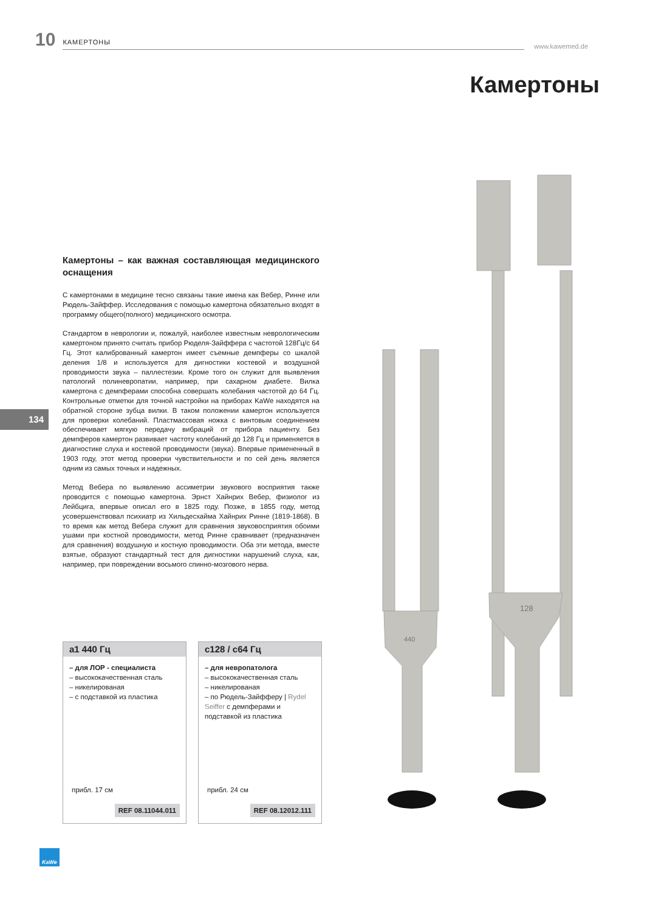10 КАМЕРТОНЫ www.kawemed.de
Камертоны
440
128
Камертоны – как важная составляющая медицинского оснащения
С камертонами в медицине тесно связаны такие имена как Вебер, Ринне или Рюдель-Зайффер. Исследования с помощью камертона обязательно входят в программу общего(полного) медицинского осмотра.
Стандартом в неврологии и, пожалуй, наиболее известным неврологическим камертоном принято считать прибор Рюделя-Зайффера с частотой 128Гц/с 64 Гц. Этот калиброванный камертон имеет съемные демпферы со шкалой деления 1/8 и используется для дигностики костевой и воздушной проводимости звука – паллестезии. Кроме того он служит для выявления патологий полиневропатии, например, при сахарном диабете. Вилка камертона с демпферами способна совершать колебания частотой до 64 Гц. Контрольные отметки для точной настройки на приборах KaWe находятся на обратной стороне зубца вилки. В таком положении камертон используется для проверки колебаний. Пластмассовая ножка с винтовым соединением обеспечивает мягкую передачу вибраций от прибора пациенту. Без демпферов камертон развивает частоту колебаний до 128 Гц и применяется в диагностике слуха и костевой проводимости (звука). Впервые примененный в 1903 году, этот метод проверки чувствительности и по сей день является одним из самых точных и надежных.
Метод Вебера по выявлению ассиметрии звукового восприятия также проводится с помощью камертона. Эрнст Хайнрих Вебер, физиолог из Лейбцига, впервые описал его в 1825 году. Позже, в 1855 году, метод усовершенствовал психиатр из Хильдесхайма Хайнрих Ринне (1819-1868). В то время как метод Вебера служит для сравнения звуковосприятия обоими ушами при костной проводимости, метод Ринне сравнивает (предназначен для сравнения) воздушную и костную проводимости. Оба эти метода, вместе взятые, образуют стандартный тест для дигностики нарушений слуха, как, например, при повреждении восьмого спинно-мозгового нерва.
134
a1 440 Гц
– для ЛОР - специалиста
– высококачественная сталь
– никелированая
– с подставкой из пластика
прибл. 17 см
REF 08.11044.011
c128 / c64 Гц
– для невропатолога
– высококачественная сталь
– никелированая
– по Рюдель-Зайфферу | Rydel Seiffer с демпферами и подставкой из пластика
прибл. 24 см
REF 08.12012.111
KaWe